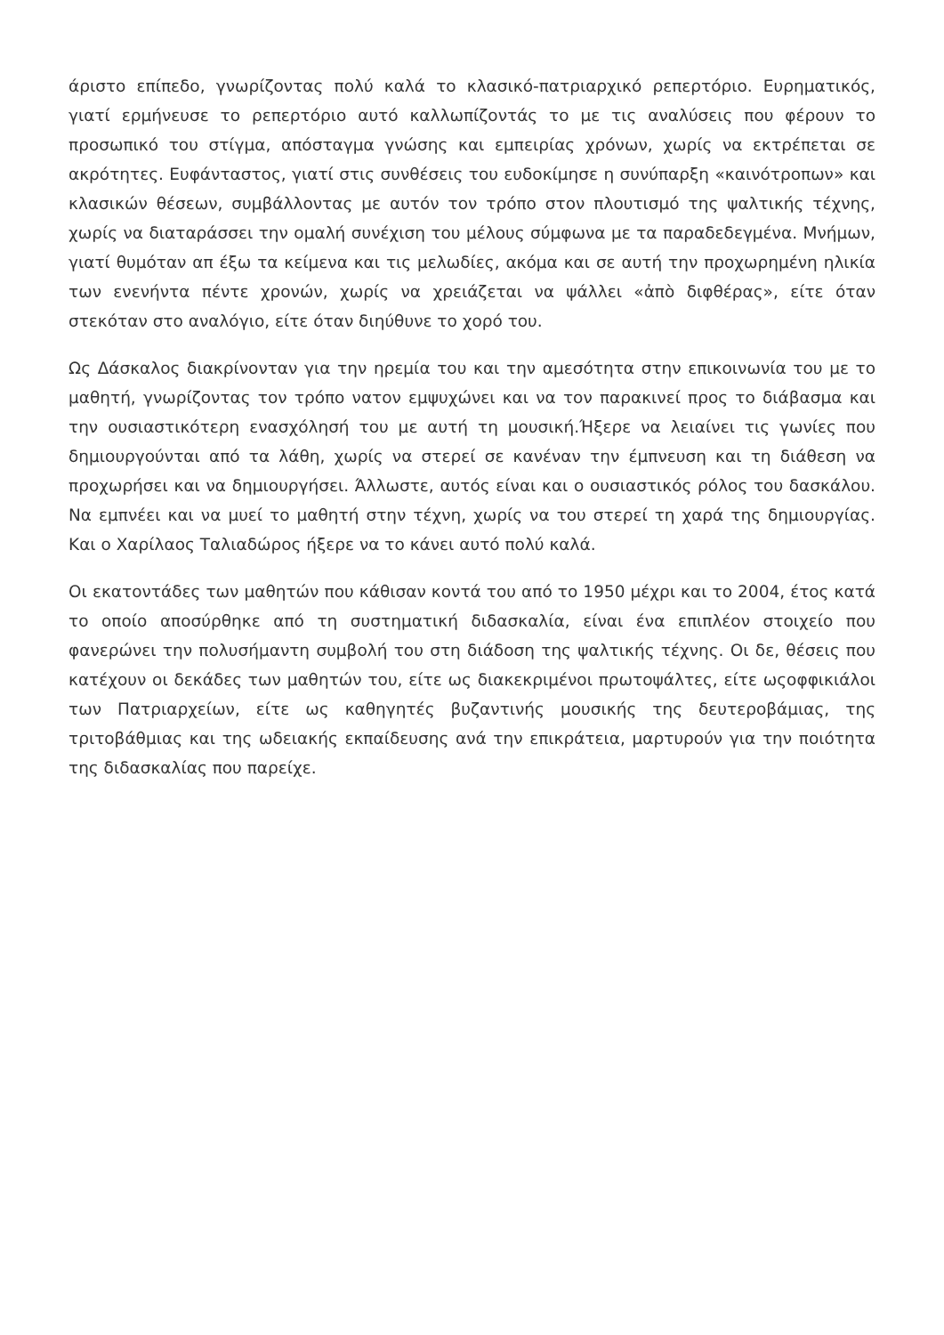άριστο επίπεδο, γνωρίζοντας πολύ καλά το κλασικό-πατριαρχικό ρεπερτόριο. Ευρηματικός, γιατί ερμήνευσε το ρεπερτόριο αυτό καλλωπίζοντάς το με τις αναλύσεις που φέρουν το προσωπικό του στίγμα, απόσταγμα γνώσης και εμπειρίας χρόνων, χωρίς να εκτρέπεται σε ακρότητες. Ευφάνταστος, γιατί στις συνθέσεις του ευδοκίμησε η συνύπαρξη «καινότροπων» και κλασικών θέσεων, συμβάλλοντας με αυτόν τον τρόπο στον πλουτισμό της ψαλτικής τέχνης, χωρίς να διαταράσσει την ομαλή συνέχιση του μέλους σύμφωνα με τα παραδεδεγμένα. Μνήμων, γιατί θυμόταν απ έξω τα κείμενα και τις μελωδίες, ακόμα και σε αυτή την προχωρημένη ηλικία των ενενήντα πέντε χρονών, χωρίς να χρειάζεται να ψάλλει «ἀπὸ διφθέρας», είτε όταν στεκόταν στο αναλόγιο, είτε όταν διηύθυνε το χορό του.
Ως Δάσκαλος διακρίνονταν για την ηρεμία του και την αμεσότητα στην επικοινωνία του με το μαθητή, γνωρίζοντας τον τρόπο νατον εμψυχώνει και να τον παρακινεί προς το διάβασμα και την ουσιαστικότερη ενασχόλησή του με αυτή τη μουσική.Ήξερε να λειαίνει τις γωνίες που δημιουργούνται από τα λάθη, χωρίς να στερεί σε κανέναν την έμπνευση και τη διάθεση να προχωρήσει και να δημιουργήσει. Άλλωστε, αυτός είναι και ο ουσιαστικός ρόλος του δασκάλου. Να εμπνέει και να μυεί το μαθητή στην τέχνη, χωρίς να του στερεί τη χαρά της δημιουργίας. Και ο Χαρίλαος Ταλιαδώρος ήξερε να το κάνει αυτό πολύ καλά.
Οι εκατοντάδες των μαθητών που κάθισαν κοντά του από το 1950 μέχρι και το 2004, έτος κατά το οποίο αποσύρθηκε από τη συστηματική διδασκαλία, είναι ένα επιπλέον στοιχείο που φανερώνει την πολυσήμαντη συμβολή του στη διάδοση της ψαλτικής τέχνης. Οι δε, θέσεις που κατέχουν οι δεκάδες των μαθητών του, είτε ως διακεκριμένοι πρωτοψάλτες, είτε ωςοφφικιάλοι των Πατριαρχείων, είτε ως καθηγητές βυζαντινής μουσικής της δευτεροβάμιας, της τριτοβάθμιας και της ωδειακής εκπαίδευσης ανά την επικράτεια, μαρτυρούν για την ποιότητα της διδασκαλίας που παρείχε.